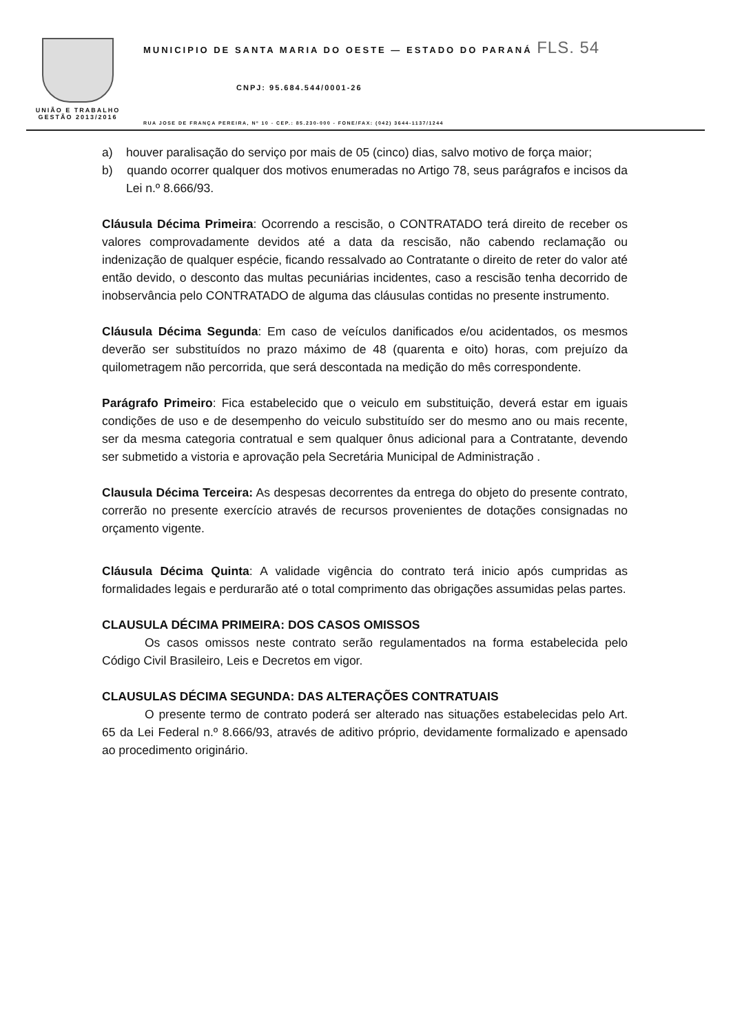UNIÃO E TRABALHO
GESTÃO 2013/2016
MUNICIPIO DE SANTA MARIA DO OESTE — ESTADO DO PARANÁ FLS. 54
CNPJ: 95.684.544/0001-26
RUA JOSE DE FRANÇA PEREIRA, Nº 10 - CEP.: 85.230-000 - FONE/FAX: (042) 3644-1137/1244
a) houver paralisação do serviço por mais de 05 (cinco) dias, salvo motivo de força maior;
b) quando ocorrer qualquer dos motivos enumeradas no Artigo 78, seus parágrafos e incisos da Lei n.º 8.666/93.
Cláusula Décima Primeira: Ocorrendo a rescisão, o CONTRATADO terá direito de receber os valores comprovadamente devidos até a data da rescisão, não cabendo reclamação ou indenização de qualquer espécie, ficando ressalvado ao Contratante o direito de reter do valor até então devido, o desconto das multas pecuniárias incidentes, caso a rescisão tenha decorrido de inobservância pelo CONTRATADO de alguma das cláusulas contidas no presente instrumento.
Cláusula Décima Segunda: Em caso de veículos danificados e/ou acidentados, os mesmos deverão ser substituídos no prazo máximo de 48 (quarenta e oito) horas, com prejuízo da quilometragem não percorrida, que será descontada na medição do mês correspondente.
Parágrafo Primeiro: Fica estabelecido que o veiculo em substituição, deverá estar em iguais condições de uso e de desempenho do veiculo substituído ser do mesmo ano ou mais recente, ser da mesma categoria contratual e sem qualquer ônus adicional para a Contratante, devendo ser submetido a vistoria e aprovação pela Secretária Municipal de Administração .
Clausula Décima Terceira: As despesas decorrentes da entrega do objeto do presente contrato, correrão no presente exercício através de recursos provenientes de dotações consignadas no orçamento vigente.
Cláusula Décima Quinta: A validade vigência do contrato terá inicio após cumpridas as formalidades legais e perdurarão até o total comprimento das obrigações assumidas pelas partes.
CLAUSULA DÉCIMA PRIMEIRA: DOS CASOS OMISSOS
Os casos omissos neste contrato serão regulamentados na forma estabelecida pelo Código Civil Brasileiro, Leis e Decretos em vigor.
CLAUSULAS DÉCIMA SEGUNDA: DAS ALTERAÇÕES CONTRATUAIS
O presente termo de contrato poderá ser alterado nas situações estabelecidas pelo Art. 65 da Lei Federal n.º 8.666/93, através de aditivo próprio, devidamente formalizado e apensado ao procedimento originário.